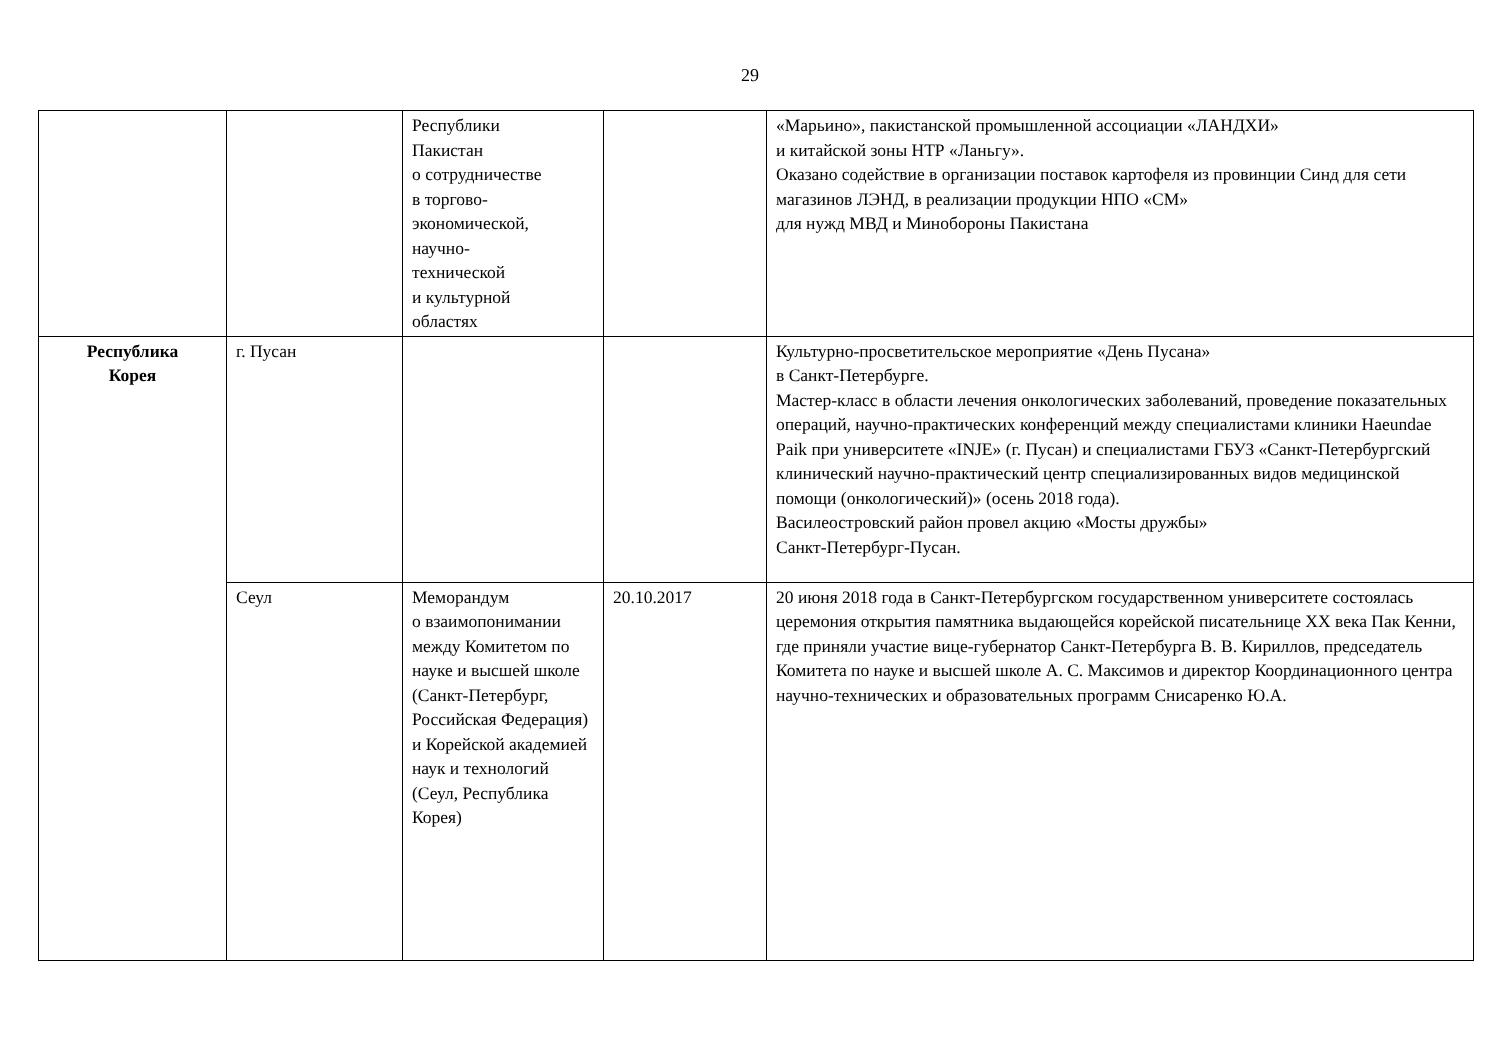29
| | | Республики Пакистан о сотрудничестве в торгово- экономической, научно- технической и культурной областях | | «Марьино», пакистанской промышленной ассоциации «ЛАНДХИ» и китайской зоны НТР «Ланьгу». Оказано содействие в организации поставок картофеля из провинции Синд для сети магазинов ЛЭНД, в реализации продукции НПО «СМ» для нужд МВД и Минобороны Пакистана |
| Республика Корея | г. Пусан | | | Культурно-просветительское мероприятие «День Пусана» в Санкт-Петербурге. Мастер-класс в области лечения онкологических заболеваний, проведение показательных операций, научно-практических конференций между специалистами клиники Haeundae Paik при университете «INJE» (г. Пусан) и специалистами ГБУЗ «Санкт-Петербургский клинический научно-практический центр специализированных видов медицинской помощи (онкологический)» (осень 2018 года). Василеостровский район провел акцию «Мосты дружбы» Санкт-Петербург-Пусан. |
| | Сеул | Меморандум о взаимопонимании между Комитетом по науке и высшей школе (Санкт-Петербург, Российская Федерация) и Корейской академией наук и технологий (Сеул, Республика Корея) | 20.10.2017 | 20 июня 2018 года в Санкт-Петербургском государственном университете состоялась церемония открытия памятника выдающейся корейской писательнице XX века Пак Кенни, где приняли участие вице-губернатор Санкт-Петербурга В. В. Кириллов, председатель Комитета по науке и высшей школе А. С. Максимов и директор Координационного центра научно-технических и образовательных программ Снисаренко Ю.А. |